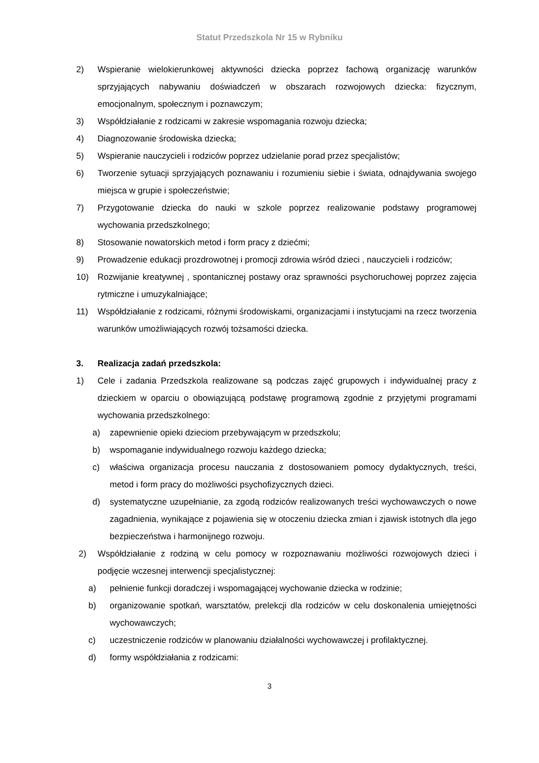Statut Przedszkola Nr 15 w Rybniku
2) Wspieranie wielokierunkowej aktywności dziecka poprzez fachową organizację warunków sprzyjających nabywaniu doświadczeń w obszarach rozwojowych dziecka: fizycznym, emocjonalnym, społecznym i poznawczym;
3) Współdziałanie z rodzicami w zakresie wspomagania rozwoju dziecka;
4) Diagnozowanie środowiska dziecka;
5) Wspieranie nauczycieli i rodziców poprzez udzielanie porad przez specjalistów;
6) Tworzenie sytuacji sprzyjających poznawaniu i rozumieniu siebie i świata, odnajdywania swojego miejsca w grupie i społeczeństwie;
7) Przygotowanie dziecka do nauki w szkole poprzez realizowanie podstawy programowej wychowania przedszkolnego;
8) Stosowanie nowatorskich metod i form pracy z dziećmi;
9) Prowadzenie edukacji prozdrowotnej i promocji zdrowia wśród dzieci , nauczycieli i rodziców;
10) Rozwijanie kreatywnej , spontanicznej postawy oraz sprawności psychoruchowej poprzez zajęcia rytmiczne i umuzykalniające;
11) Współdziałanie z rodzicami, różnymi środowiskami, organizacjami i instytucjami na rzecz tworzenia warunków umożliwiających rozwój tożsamości dziecka.
3. Realizacja zadań przedszkola:
1) Cele i zadania Przedszkola realizowane są podczas zajęć grupowych i indywidualnej pracy z dzieckiem w oparciu o obowiązującą podstawę programową zgodnie z przyjętymi programami wychowania przedszkolnego:
a) zapewnienie opieki dzieciom przebywającym w przedszkolu;
b) wspomaganie indywidualnego rozwoju każdego dziecka;
c) właściwa organizacja procesu nauczania z dostosowaniem pomocy dydaktycznych, treści, metod i form pracy do możliwości psychofizycznych dzieci.
d) systematyczne uzupełnianie, za zgodą rodziców realizowanych treści wychowawczych o nowe zagadnienia, wynikające z pojawienia się w otoczeniu dziecka zmian i zjawisk istotnych dla jego bezpieczeństwa i harmonijnego rozwoju.
2) Współdziałanie z rodziną w celu pomocy w rozpoznawaniu możliwości rozwojowych dzieci i podjęcie wczesnej interwencji specjalistycznej:
a) pełnienie funkcji doradczej i wspomagającej wychowanie dziecka w rodzinie;
b) organizowanie spotkań, warsztatów, prelekcji dla rodziców w celu doskonalenia umiejętności wychowawczych;
c) uczestniczenie rodziców w planowaniu działalności wychowawczej i profilaktycznej.
d) formy współdziałania z rodzicami:
3